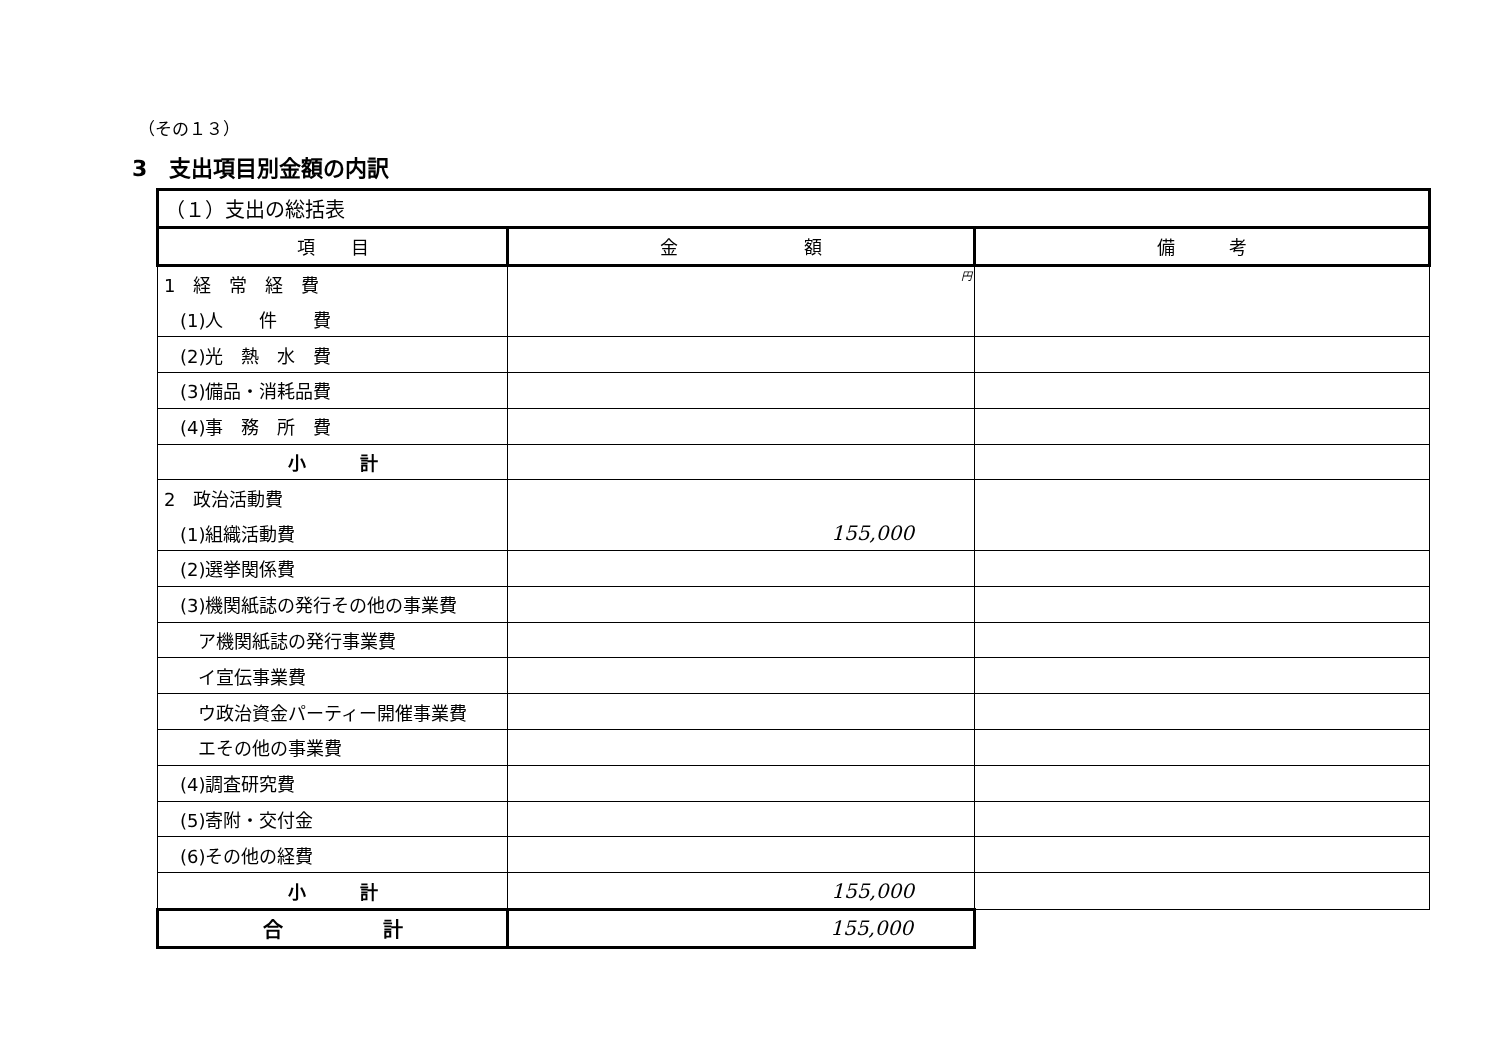（その１３）
3　支出項目別金額の内訳
| （１）支出の総括表 | | |
| 項 目 | 金 額 | 備 考 |
| 1 経 常 経 費 | 円 | |
| (1)人 件 費 | | |
| (2)光 熱 水 費 | | |
| (3)備品・消耗品費 | | |
| (4)事 務 所 費 | | |
| 小 計 | | |
| 2 政治活動費 | | |
| (1)組織活動費 | 155,000 | |
| (2)選挙関係費 | | |
| (3)機関紙誌の発行その他の事業費 | | |
| ア機関紙誌の発行事業費 | | |
| イ宣伝事業費 | | |
| ウ政治資金パーティー開催事業費 | | |
| エその他の事業費 | | |
| (4)調査研究費 | | |
| (5)寄附・交付金 | | |
| (6)その他の経費 | | |
| 小 計 | 155,000 | |
| 合 計 | 155,000 | |